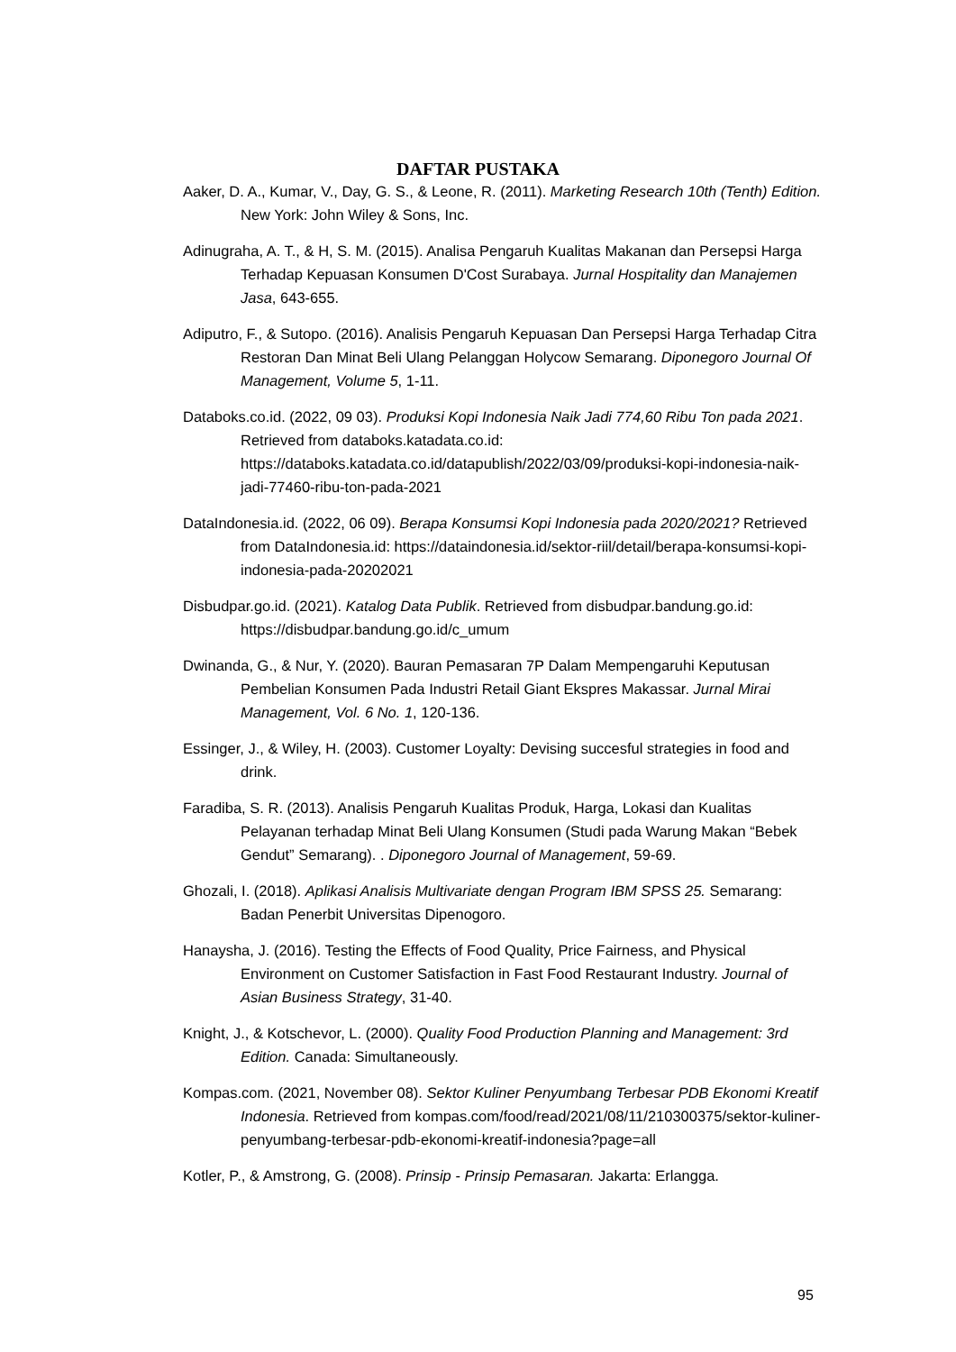DAFTAR PUSTAKA
Aaker, D. A., Kumar, V., Day, G. S., & Leone, R. (2011). Marketing Research 10th (Tenth) Edition. New York: John Wiley & Sons, Inc.
Adinugraha, A. T., & H, S. M. (2015). Analisa Pengaruh Kualitas Makanan dan Persepsi Harga Terhadap Kepuasan Konsumen D'Cost Surabaya. Jurnal Hospitality dan Manajemen Jasa, 643-655.
Adiputro, F., & Sutopo. (2016). Analisis Pengaruh Kepuasan Dan Persepsi Harga Terhadap Citra Restoran Dan Minat Beli Ulang Pelanggan Holycow Semarang. Diponegoro Journal Of Management, Volume 5, 1-11.
Databoks.co.id. (2022, 09 03). Produksi Kopi Indonesia Naik Jadi 774,60 Ribu Ton pada 2021. Retrieved from databoks.katadata.co.id: https://databoks.katadata.co.id/datapublish/2022/03/09/produksi-kopi-indonesia-naik-jadi-77460-ribu-ton-pada-2021
DataIndonesia.id. (2022, 06 09). Berapa Konsumsi Kopi Indonesia pada 2020/2021? Retrieved from DataIndonesia.id: https://dataindonesia.id/sektor-riil/detail/berapa-konsumsi-kopi-indonesia-pada-20202021
Disbudpar.go.id. (2021). Katalog Data Publik. Retrieved from disbudpar.bandung.go.id: https://disbudpar.bandung.go.id/c_umum
Dwinanda, G., & Nur, Y. (2020). Bauran Pemasaran 7P Dalam Mempengaruhi Keputusan Pembelian Konsumen Pada Industri Retail Giant Ekspres Makassar. Jurnal Mirai Management, Vol. 6 No. 1, 120-136.
Essinger, J., & Wiley, H. (2003). Customer Loyalty: Devising succesful strategies in food and drink.
Faradiba, S. R. (2013). Analisis Pengaruh Kualitas Produk, Harga, Lokasi dan Kualitas Pelayanan terhadap Minat Beli Ulang Konsumen (Studi pada Warung Makan “Bebek Gendut” Semarang). . Diponegoro Journal of Management, 59-69.
Ghozali, I. (2018). Aplikasi Analisis Multivariate dengan Program IBM SPSS 25. Semarang: Badan Penerbit Universitas Dipenogoro.
Hanaysha, J. (2016). Testing the Effects of Food Quality, Price Fairness, and Physical Environment on Customer Satisfaction in Fast Food Restaurant Industry. Journal of Asian Business Strategy, 31-40.
Knight, J., & Kotschevor, L. (2000). Quality Food Production Planning and Management: 3rd Edition. Canada: Simultaneously.
Kompas.com. (2021, November 08). Sektor Kuliner Penyumbang Terbesar PDB Ekonomi Kreatif Indonesia. Retrieved from kompas.com/food/read/2021/08/11/210300375/sektor-kuliner-penyumbang-terbesar-pdb-ekonomi-kreatif-indonesia?page=all
Kotler, P., & Amstrong, G. (2008). Prinsip - Prinsip Pemasaran. Jakarta: Erlangga.
95